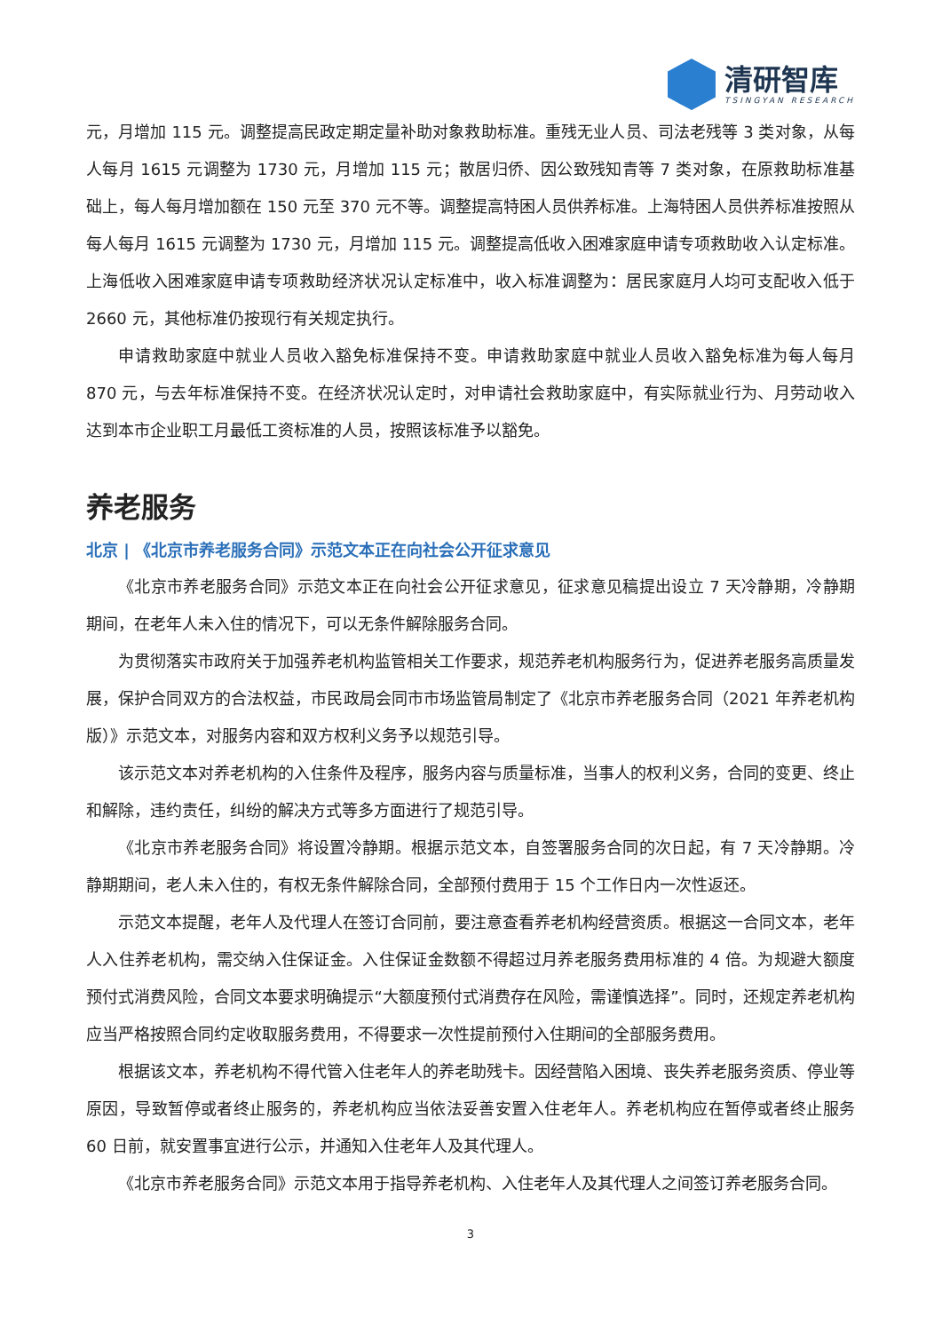清研智库
TSINGYAN RESEARCH
元，月增加 115 元。调整提高民政定期定量补助对象救助标准。重残无业人员、司法老残等 3 类对象，从每人每月 1615 元调整为 1730 元，月增加 115 元；散居归侨、因公致残知青等 7 类对象，在原救助标准基础上，每人每月增加额在 150 元至 370 元不等。调整提高特困人员供养标准。上海特困人员供养标准按照从每人每月 1615 元调整为 1730 元，月增加 115 元。调整提高低收入困难家庭申请专项救助收入认定标准。上海低收入困难家庭申请专项救助经济状况认定标准中，收入标准调整为：居民家庭月人均可支配收入低于 2660 元，其他标准仍按现行有关规定执行。
申请救助家庭中就业人员收入豁免标准保持不变。申请救助家庭中就业人员收入豁免标准为每人每月 870 元，与去年标准保持不变。在经济状况认定时，对申请社会救助家庭中，有实际就业行为、月劳动收入达到本市企业职工月最低工资标准的人员，按照该标准予以豁免。
养老服务
北京 | 《北京市养老服务合同》示范文本正在向社会公开征求意见
《北京市养老服务合同》示范文本正在向社会公开征求意见，征求意见稿提出设立 7 天冷静期，冷静期期间，在老年人未入住的情况下，可以无条件解除服务合同。
为贯彻落实市政府关于加强养老机构监管相关工作要求，规范养老机构服务行为，促进养老服务高质量发展，保护合同双方的合法权益，市民政局会同市市场监管局制定了《北京市养老服务合同（2021 年养老机构版）》示范文本，对服务内容和双方权利义务予以规范引导。
该示范文本对养老机构的入住条件及程序，服务内容与质量标准，当事人的权利义务，合同的变更、终止和解除，违约责任，纠纷的解决方式等多方面进行了规范引导。
《北京市养老服务合同》将设置冷静期。根据示范文本，自签署服务合同的次日起，有 7 天冷静期。冷静期期间，老人未入住的，有权无条件解除合同，全部预付费用于 15 个工作日内一次性返还。
示范文本提醒，老年人及代理人在签订合同前，要注意查看养老机构经营资质。根据这一合同文本，老年人入住养老机构，需交纳入住保证金。入住保证金数额不得超过月养老服务费用标准的 4 倍。为规避大额度预付式消费风险，合同文本要求明确提示“大额度预付式消费存在风险，需谨慎选择”。同时，还规定养老机构应当严格按照合同约定收取服务费用，不得要求一次性提前预付入住期间的全部服务费用。
根据该文本，养老机构不得代管入住老年人的养老助残卡。因经营陷入困境、丧失养老服务资质、停业等原因，导致暂停或者终止服务的，养老机构应当依法妥善安置入住老年人。养老机构应在暂停或者终止服务 60 日前，就安置事宜进行公示，并通知入住老年人及其代理人。
《北京市养老服务合同》示范文本用于指导养老机构、入住老年人及其代理人之间签订养老服务合同。
3